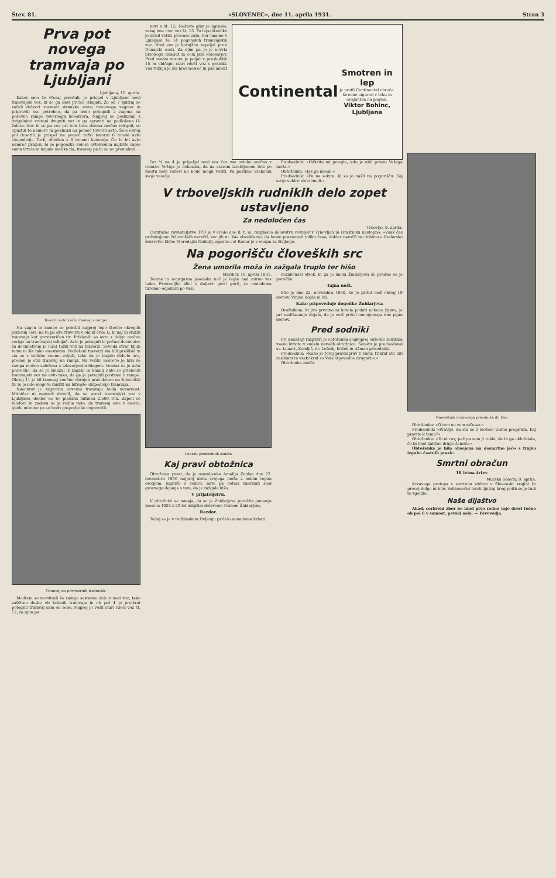Štev. 81. »SLOVENEC«, dne 11. aprila 1931. Stran 3
Prva pot novega tramvaja po Ljubljani
Ljubljana, 10. aprila.
Kakor smo že včeraj poročali, je prispel v Ljubljano novi tramvajski voz, ki so ga davi pričeli izlagati. Že ob 7 zjutraj so začeli delavci snemati stranske stene tovornega vagona in pripravili vse potrebno, da ga bodo potegnili z vagona na poševno rampo tovornega kolodvora. Najprej so poskušali z dvigalnimi vreteni dvigniti voz in ga spraviti na podložena U-železa. Ker bi se pa voz pri tem brez dvoma močno odrgnil, so opustili to namero in poklicali na pomoč tovorni avto. Šele okrog pol desetih je prispel na pomoč težki tovorni 6 tonski avto ekspedicije Turk, obložen s 4 tonami kamenja. Če bi bil avto namreč prazen, bi se pogonska kolesa avtomobila najbrže samo sama vrtela in kopala mehka tla, tramvaj pa bi se ne premaknil.
Tovorni avto vleče tramvaj z rampe.
Na vagon in rampo so položili najprej lepo število okroglih jeklenih cevi, na te pa dve traverzi v obliki črke U, ki naj bi služili tramvaju kot provizoričen tir. Priklenili so avto z dolgo močno verigo na tramvajski odbijač. Avto je potegnil in počasi decimeter za decimetrom je lezel težki voz na traverzi. Seveda stvar kljub temu ni šla tako enostavno. Podloženi traverzi sta bili prešibki in sta se z velikim vnemo zvijali, tako da je trajalo debelo uro, preden je stal tramvaj na rampi. Na veliko nesrečo je bila še rampa močno založena z iztovorjenim blagom. Vendar se je avtu posrečilo, da se je zmazal iz zagate in kmalu nato so priklenili tramvajski voz na avto tako, da ga je potegnil postrani z rampe. Okrog 11 je bil tramvaj končno obrnjen pravokotno na železniški tir in je bilo mogoče misliti na hitrejšo ekspedicijo tramvaja.
Naenkrat je zagrozila novemu tramvaju huda nevarnost. Mitničar ni namreč dovolil, da se uvozi tramvajski voz v Ljubljano, dokler ne bo plačana mitnina 2.500 Din. Zapeli so telefoni in zadeva se je rešila tako, da tramvaj sme v mesto, glede mitnine pa se bodo gospodje še dogovorili.
Tramvaj na provizornih tračnicah.
Medtem so montirali še zadnje sestavne dele v novi voz, tako zaščitne deske ob kolesih tramvaja in ob pol 4 je prvikrat potegnil tramvaj sam od sebe. Naprej je vozil stari rdeči voz št. 12, za njim pa
novi s št. 15. Nešteto glav je ugibalo, zakaj ima novi voz št. 15. To lepo številko je dobil veliki prvenec zato, ker imamo v Ljubljani že 14 pogonskih tramvajskih voz. Novi voz je korajžno zapeljal proti Dunajski cesti. Za njim pa jo je ucvrla brzonoga mladež in cela jata kolesarjev. Pred novim vozom je peljal v presledkih 15 m običajni stari rdeči voz s potniki. Vsa vožnja je šla brez nesreč in par minut
Continental
Smotren in lep
je profil Continental obroča. Izredno siguren v teku in eleganten na pogled.
Viktor Bohinc, Ljubljana
čez ¾ na 4 je pripeljal novi voz čez vse ovinke srečno v remizo. Vožnja je dokazala, da na starem izrabljenem tiru po mestu novi vozovi ne bodo mogli voziti. Pa pustimo vsakemu svoje veselje.
Predsednik: »Odkrito mi povejte, kdo je ubil potem Vašega moža.«
Obtoženka: »Jaz ga nisem.«
Predsednik: »Pa na sekira, ki so jo našli na pogorišču. Saj svoje sekire niste imeli.«
V trboveljskih rudnikih delo zopet ustavljeno
Za nedoločen čas
Trbovlje, 9. aprila.
Centralno ravnateljstvo TPD je v sredo dne 8. t. m. razglasilo delavstvu revirjev v Trbovljah in Hrastniku nastopno: »Vsak čas pričakujemo železniških naročil, ker jih ni. Vas obveščamo, da boste praznovali toliko časa, dokler naročil ne dobimo.« Rudarsko delavstvo kliče: Merodajni činitelji, zganite se! Rudar je v obupu za življenje.
Na pogorišču človeških src
Žena umorila moža in zažgala truplo ter hišo
Maribor, 10. aprila 1931.
Temna in neprijazna jesenska noč je legla nad mirno vas Loko. Pretresljivi klici v daljavi: gori! gori!, so nenadoma turobno odjeknili po vasi.
Lenart, predsednik senata
Kaj pravi obtožnica
Obtožnica pravi, da je osumljenka Amalija Žnidar dne 22. novembra 1930 najprej ubila svojega moža z nekim topim orodjem, najbrže s sekiro, nato pa hotela zabrisati sled groznega dejanja s tem, da je zažgala hišo.
V prijateljstvu.
V obtožnici se navaja, da se je Žnidarjeva poročila januarja meseca 1925 z 20 let mlajšim delavcem Ivanom Žnidarjem.
Razdor.
Tedaj se je v rodbinskem življenju pričelo nenadoma krhati.
nezakonski otrok, ki ga je imela Žnidarjeva še predno se je poročila.
Tajna noči.
Bilo je dne 22. novembra 1930, ko je prišel mož okrog 19 domov. Vinjen bojda ni bil.
Kako pripoveduje dogodke Žnidarjeva
Orožnikom, ki jim prvotno ni hotela podati nobene izjave, je pri zaslišavanju dejala, da je mož prišel omenjenega dne pijan domov.
Pred sodniki
Pri današnji razpravi je obtoženka slejkoprej odločno zanikala vsako krivdo v smislu navedb obtožnice. Senatu je predsedoval ss. Lenart, Zemljič, dr. Lešnik, Košek in Ažman prisedniki.
Predsednik: »Kako je torej pravzaprav z Vami; trikrat ste bili zaslišani in vsakokrat so Vaše izpovedbe drugačne.«
Obtoženka molči.
Namestnik državnega pravdnika dr. Dev
Obtoženka: »O tem ne vem ničesar.«
Predsednik: »Pravijo, da sta se z možem vedno prepirala. Kaj pravite k temu?«
Obtoženka: »To ni res; pač pa sem ji rekla, da bi ga oklofutala, če bi imel kakšne druge ženske.«
Obtoženka je bila obsojena na dosmrtno ječo s trajno izgubo častnih pravic.
Smrtni obračun
18 letna žrtev
Murska Sobota, 9. aprila.
Krvavega pretepa s smrtnim izidom v Slovenski krajini že precej dolgo ni bilo. Velikonočni torek zjutraj krog petih se je tudi to zgodilo.
Naše dijaštvo
Akad. cerkveni zbor bo imel prvo redno vajo drevi točno ob pol 6 v samost. pevski sobi. — Pevovodja.